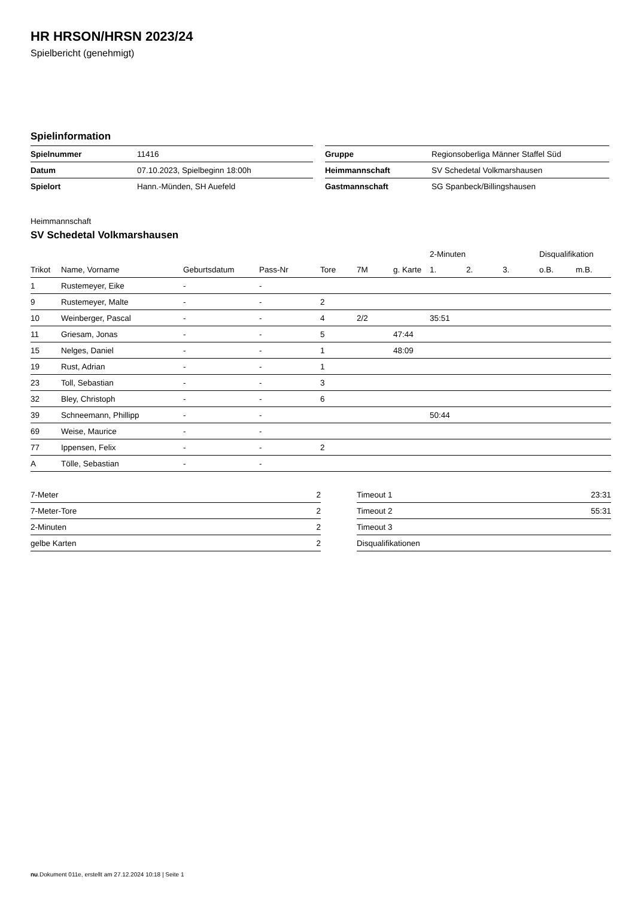HR HRSON/HRSN 2023/24
Spielbericht (genehmigt)
Spielinformation
| Spielnummer | 11416 | | Gruppe | Regionsoberliga Männer Staffel Süd |
| Datum | 07.10.2023, Spielbeginn 18:00h | | Heimmannschaft | SV Schedetal Volkmarshausen |
| Spielort | Hann.-Münden, SH Auefeld | | Gastmannschaft | SG Spanbeck/Billingshausen |
Heimmannschaft
SV Schedetal Volkmarshausen
| | | | | | | | 2-Minuten | | | Disqualifikation | |
| --- | --- | --- | --- | --- | --- | --- | --- | --- | --- | --- | --- |
| Trikot | Name, Vorname | Geburtsdatum | Pass-Nr | Tore | 7M | g. Karte | 1. | 2. | 3. | o.B. | m.B. |
| 1 | Rustemeyer, Eike | - | - | | | | | | | | |
| 9 | Rustemeyer, Malte | - | - | 2 | | | | | | | |
| 10 | Weinberger, Pascal | - | - | 4 | 2/2 | | 35:51 | | | | |
| 11 | Griesam, Jonas | - | - | 5 | | 47:44 | | | | | |
| 15 | Nelges, Daniel | - | - | 1 | | 48:09 | | | | | |
| 19 | Rust, Adrian | - | - | 1 | | | | | | | |
| 23 | Toll, Sebastian | - | - | 3 | | | | | | | |
| 32 | Bley, Christoph | - | - | 6 | | | | | | | |
| 39 | Schneemann, Phillipp | - | - | | | | 50:44 | | | | |
| 69 | Weise, Maurice | - | - | | | | | | | | |
| 77 | Ippensen, Felix | - | - | 2 | | | | | | | |
| A | Tölle, Sebastian | - | - | | | | | | | | |
| 7-Meter | 2 | | Timeout 1 | 23:31 |
| 7-Meter-Tore | 2 | | Timeout 2 | 55:31 |
| 2-Minuten | 2 | | Timeout 3 | |
| gelbe Karten | 2 | | Disqualifikationen | |
nu.Dokument 011e, erstellt am 27.12.2024 10:18 | Seite 1